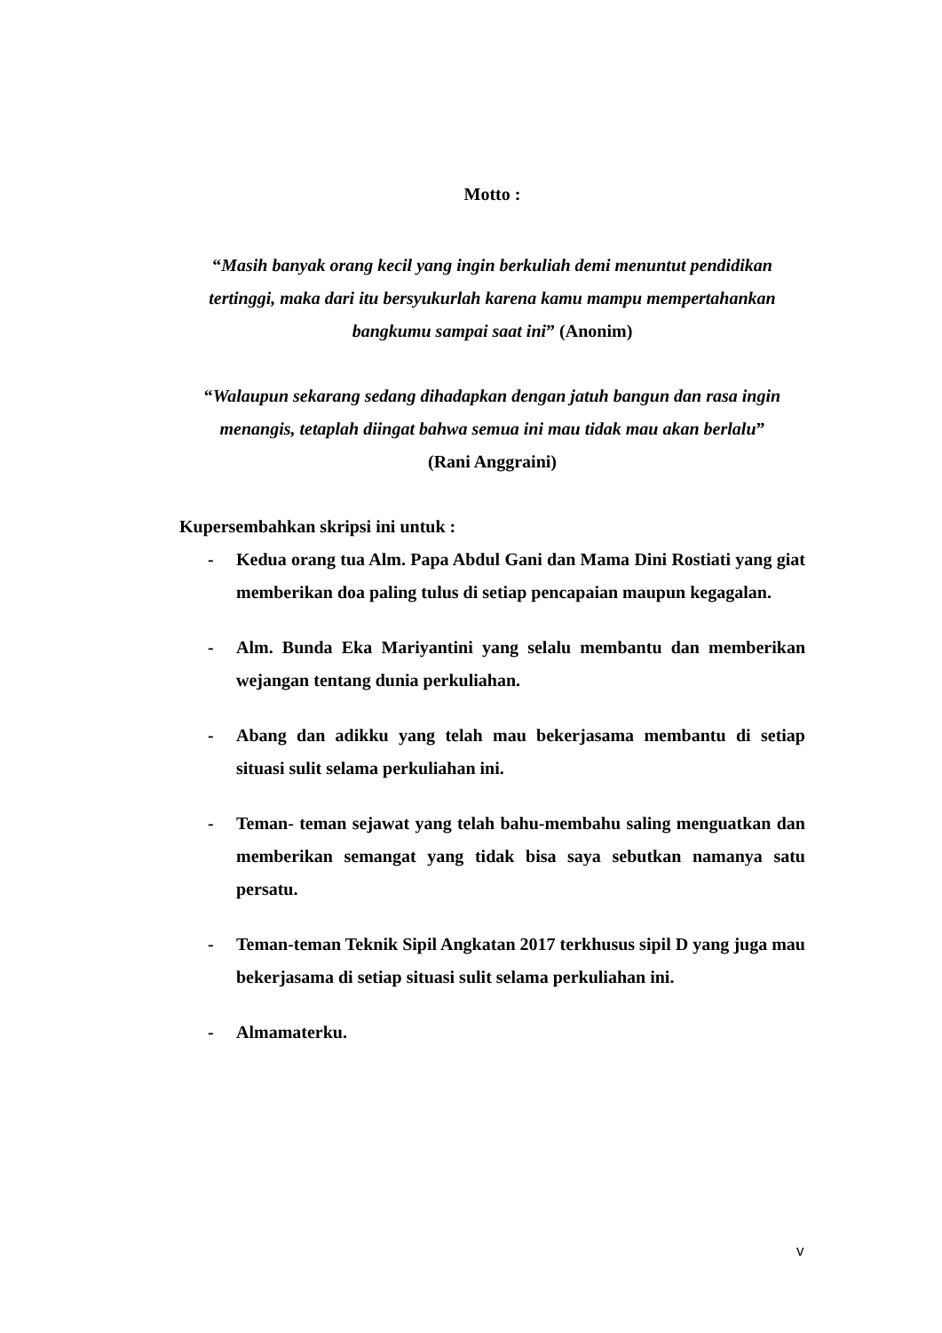Motto :
“Masih banyak orang kecil yang ingin berkuliah demi menuntut pendidikan tertinggi, maka dari itu bersyukurlah karena kamu mampu mempertahankan bangkumu sampai saat ini” (Anonim)
“Walaupun sekarang sedang dihadapkan dengan jatuh bangun dan rasa ingin menangis, tetaplah diingat bahwa semua ini mau tidak mau akan berlalu”
(Rani Anggraini)
Kupersembahkan skripsi ini untuk :
- Kedua orang tua Alm. Papa Abdul Gani dan Mama Dini Rostiati yang giat memberikan doa paling tulus di setiap pencapaian maupun kegagalan.
- Alm. Bunda Eka Mariyantini yang selalu membantu dan memberikan wejangan tentang dunia perkuliahan.
- Abang dan adikku yang telah mau bekerjasama membantu di setiap situasi sulit selama perkuliahan ini.
- Teman- teman sejawat yang telah bahu-membahu saling menguatkan dan memberikan semangat yang tidak bisa saya sebutkan namanya satu persatu.
- Teman-teman Teknik Sipil Angkatan 2017 terkhusus sipil D yang juga mau bekerjasama di setiap situasi sulit selama perkuliahan ini.
- Almamaterku.
v